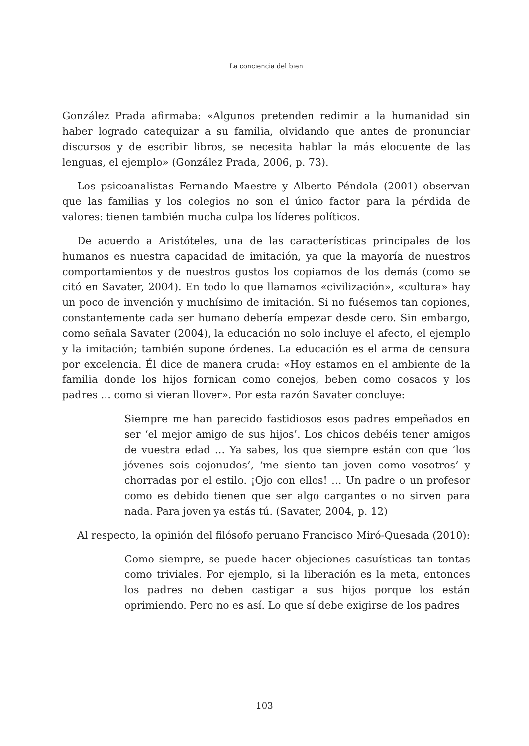La conciencia del bien
González Prada afirmaba: «Algunos pretenden redimir a la humanidad sin haber logrado catequizar a su familia, olvidando que antes de pronunciar discursos y de escribir libros, se necesita hablar la más elocuente de las lenguas, el ejemplo» (González Prada, 2006, p. 73).
Los psicoanalistas Fernando Maestre y Alberto Péndola (2001) observan que las familias y los colegios no son el único factor para la pérdida de valores: tienen también mucha culpa los líderes políticos.
De acuerdo a Aristóteles, una de las características principales de los humanos es nuestra capacidad de imitación, ya que la mayoría de nuestros comportamientos y de nuestros gustos los copiamos de los demás (como se citó en Savater, 2004). En todo lo que llamamos «civilización», «cultura» hay un poco de invención y muchísimo de imitación. Si no fuésemos tan copiones, constantemente cada ser humano debería empezar desde cero. Sin embargo, como señala Savater (2004), la educación no solo incluye el afecto, el ejemplo y la imitación; también supone órdenes. La educación es el arma de censura por excelencia. Él dice de manera cruda: «Hoy estamos en el ambiente de la familia donde los hijos fornican como conejos, beben como cosacos y los padres … como si vieran llover». Por esta razón Savater concluye:
Siempre me han parecido fastidiosos esos padres empeñados en ser ‘el mejor amigo de sus hijos’. Los chicos debéis tener amigos de vuestra edad … Ya sabes, los que siempre están con que ‘los jóvenes sois cojonudos’, ‘me siento tan joven como vosotros’ y chorradas por el estilo. ¡Ojo con ellos! … Un padre o un profesor como es debido tienen que ser algo cargantes o no sirven para nada. Para joven ya estás tú. (Savater, 2004, p. 12)
Al respecto, la opinión del filósofo peruano Francisco Miró-Quesada (2010):
Como siempre, se puede hacer objeciones casuísticas tan tontas como triviales. Por ejemplo, si la liberación es la meta, entonces los padres no deben castigar a sus hijos porque los están oprimiendo. Pero no es así. Lo que sí debe exigirse de los padres
103